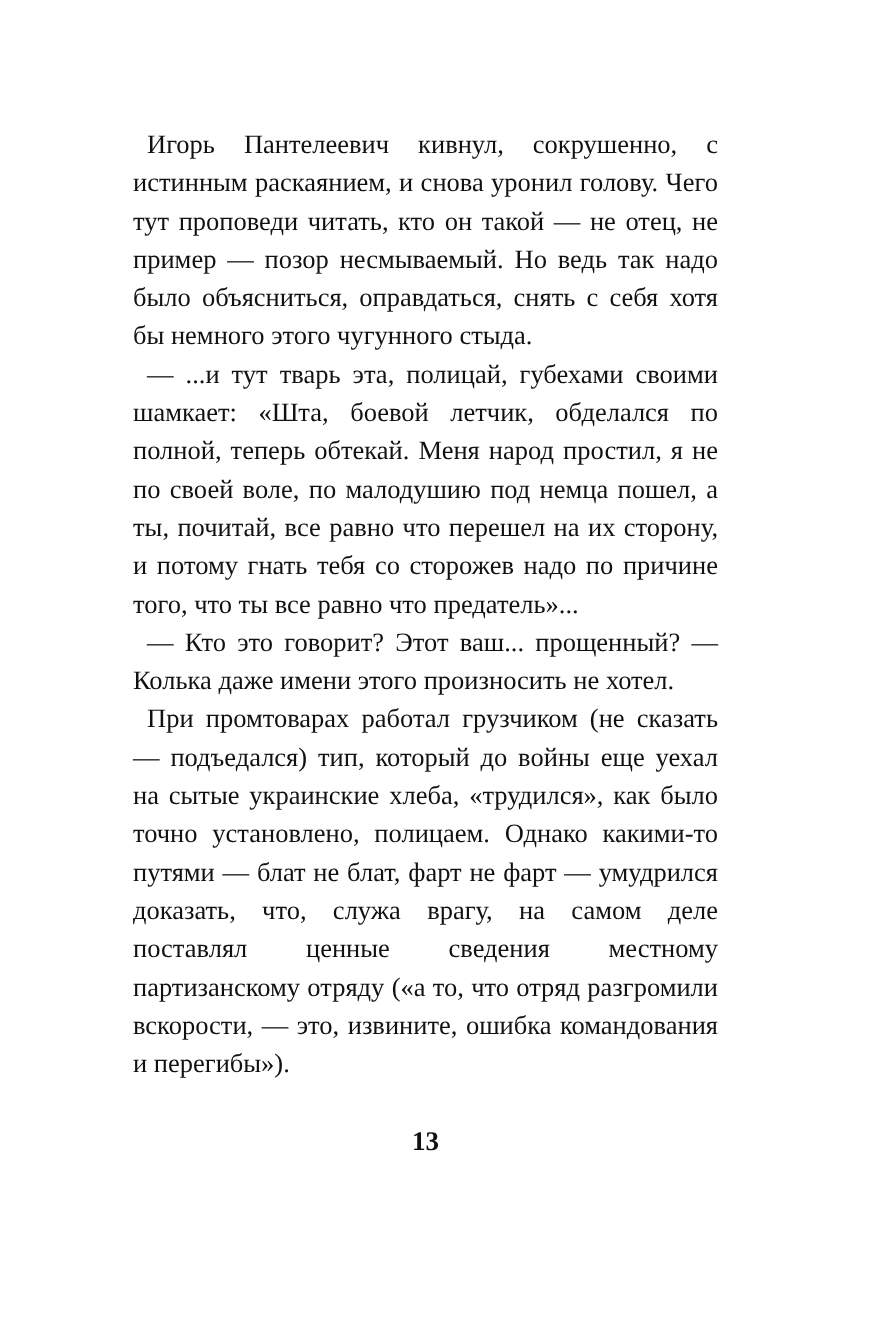Игорь Пантелеевич кивнул, сокрушенно, с истинным раскаянием, и снова уронил голову. Чего тут проповеди читать, кто он такой — не отец, не пример — позор несмываемый. Но ведь так надо было объясниться, оправдаться, снять с себя хотя бы немного этого чугунного стыда.
— ...и тут тварь эта, полицай, губехами своими шамкает: «Шта, боевой летчик, обделался по полной, теперь обтекай. Меня народ простил, я не по своей воле, по малодушию под немца пошел, а ты, почитай, все равно что перешел на их сторону, и потому гнать тебя со сторожев надо по причине того, что ты все равно что предатель»...
— Кто это говорит? Этот ваш... прощенный? — Колька даже имени этого произносить не хотел.
При промтоварах работал грузчиком (не сказать — подъедался) тип, который до войны еще уехал на сытые украинские хлеба, «трудился», как было точно установлено, полицаем. Однако какими-то путями — блат не блат, фарт не фарт — умудрился доказать, что, служа врагу, на самом деле поставлял ценные сведения местному партизанскому отряду («а то, что отряд разгромили вскорости, — это, извините, ошибка командования и перегибы»).
13